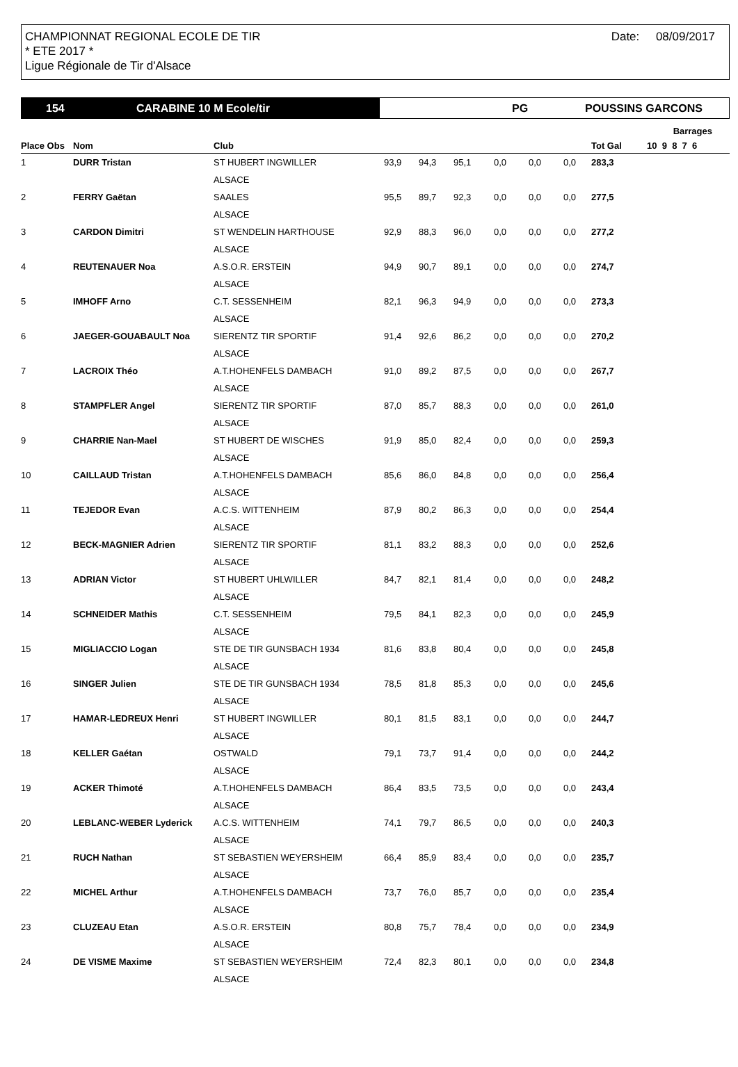CHAMPIONNAT REGIONAL ECOLE DE TIR
* ETE 2017 *
Ligue Régionale de Tir d'Alsace
Date: 08/09/2017
154 CARABINE 10 M Ecole/tir
PG POUSSINS GARCONS
| | | | | | | | | | | | Barrages |
| --- | --- | --- | --- | --- | --- | --- | --- | --- | --- | --- | --- |
| Place Obs | Nom | Club | | | | | | | | Tot Gal | 10 9 8 7 6 |
| 1 | DURR Tristan | ST HUBERT INGWILLER | 93,9 | 94,3 | 95,1 | 0,0 | 0,0 | 0,0 | | 283,3 | |
| | | ALSACE | | | | | | | | | |
| 2 | FERRY Gaëtan | SAALES | 95,5 | 89,7 | 92,3 | 0,0 | 0,0 | 0,0 | | 277,5 | |
| | | ALSACE | | | | | | | | | |
| 3 | CARDON Dimitri | ST WENDELIN HARTHOUSE | 92,9 | 88,3 | 96,0 | 0,0 | 0,0 | 0,0 | | 277,2 | |
| | | ALSACE | | | | | | | | | |
| 4 | REUTENAUER Noa | A.S.O.R. ERSTEIN | 94,9 | 90,7 | 89,1 | 0,0 | 0,0 | 0,0 | | 274,7 | |
| | | ALSACE | | | | | | | | | |
| 5 | IMHOFF Arno | C.T. SESSENHEIM | 82,1 | 96,3 | 94,9 | 0,0 | 0,0 | 0,0 | | 273,3 | |
| | | ALSACE | | | | | | | | | |
| 6 | JAEGER-GOUABAULT Noa | SIERENTZ TIR SPORTIF | 91,4 | 92,6 | 86,2 | 0,0 | 0,0 | 0,0 | | 270,2 | |
| | | ALSACE | | | | | | | | | |
| 7 | LACROIX Théo | A.T.HOHENFELS DAMBACH | 91,0 | 89,2 | 87,5 | 0,0 | 0,0 | 0,0 | | 267,7 | |
| | | ALSACE | | | | | | | | | |
| 8 | STAMPFLER Angel | SIERENTZ TIR SPORTIF | 87,0 | 85,7 | 88,3 | 0,0 | 0,0 | 0,0 | | 261,0 | |
| | | ALSACE | | | | | | | | | |
| 9 | CHARRIE Nan-Mael | ST HUBERT DE WISCHES | 91,9 | 85,0 | 82,4 | 0,0 | 0,0 | 0,0 | | 259,3 | |
| | | ALSACE | | | | | | | | | |
| 10 | CAILLAUD Tristan | A.T.HOHENFELS DAMBACH | 85,6 | 86,0 | 84,8 | 0,0 | 0,0 | 0,0 | | 256,4 | |
| | | ALSACE | | | | | | | | | |
| 11 | TEJEDOR Evan | A.C.S. WITTENHEIM | 87,9 | 80,2 | 86,3 | 0,0 | 0,0 | 0,0 | | 254,4 | |
| | | ALSACE | | | | | | | | | |
| 12 | BECK-MAGNIER Adrien | SIERENTZ TIR SPORTIF | 81,1 | 83,2 | 88,3 | 0,0 | 0,0 | 0,0 | | 252,6 | |
| | | ALSACE | | | | | | | | | |
| 13 | ADRIAN Victor | ST HUBERT UHLWILLER | 84,7 | 82,1 | 81,4 | 0,0 | 0,0 | 0,0 | | 248,2 | |
| | | ALSACE | | | | | | | | | |
| 14 | SCHNEIDER Mathis | C.T. SESSENHEIM | 79,5 | 84,1 | 82,3 | 0,0 | 0,0 | 0,0 | | 245,9 | |
| | | ALSACE | | | | | | | | | |
| 15 | MIGLIACCIO Logan | STE DE TIR GUNSBACH 1934 | 81,6 | 83,8 | 80,4 | 0,0 | 0,0 | 0,0 | | 245,8 | |
| | | ALSACE | | | | | | | | | |
| 16 | SINGER Julien | STE DE TIR GUNSBACH 1934 | 78,5 | 81,8 | 85,3 | 0,0 | 0,0 | 0,0 | | 245,6 | |
| | | ALSACE | | | | | | | | | |
| 17 | HAMAR-LEDREUX Henri | ST HUBERT INGWILLER | 80,1 | 81,5 | 83,1 | 0,0 | 0,0 | 0,0 | | 244,7 | |
| | | ALSACE | | | | | | | | | |
| 18 | KELLER Gaétan | OSTWALD | 79,1 | 73,7 | 91,4 | 0,0 | 0,0 | 0,0 | | 244,2 | |
| | | ALSACE | | | | | | | | | |
| 19 | ACKER Thimoté | A.T.HOHENFELS DAMBACH | 86,4 | 83,5 | 73,5 | 0,0 | 0,0 | 0,0 | | 243,4 | |
| | | ALSACE | | | | | | | | | |
| 20 | LEBLANC-WEBER Lyderick | A.C.S. WITTENHEIM | 74,1 | 79,7 | 86,5 | 0,0 | 0,0 | 0,0 | | 240,3 | |
| | | ALSACE | | | | | | | | | |
| 21 | RUCH Nathan | ST SEBASTIEN WEYERSHEIM | 66,4 | 85,9 | 83,4 | 0,0 | 0,0 | 0,0 | | 235,7 | |
| | | ALSACE | | | | | | | | | |
| 22 | MICHEL Arthur | A.T.HOHENFELS DAMBACH | 73,7 | 76,0 | 85,7 | 0,0 | 0,0 | 0,0 | | 235,4 | |
| | | ALSACE | | | | | | | | | |
| 23 | CLUZEAU Etan | A.S.O.R. ERSTEIN | 80,8 | 75,7 | 78,4 | 0,0 | 0,0 | 0,0 | | 234,9 | |
| | | ALSACE | | | | | | | | | |
| 24 | DE VISME Maxime | ST SEBASTIEN WEYERSHEIM | 72,4 | 82,3 | 80,1 | 0,0 | 0,0 | 0,0 | | 234,8 | |
| | | ALSACE | | | | | | | | | |